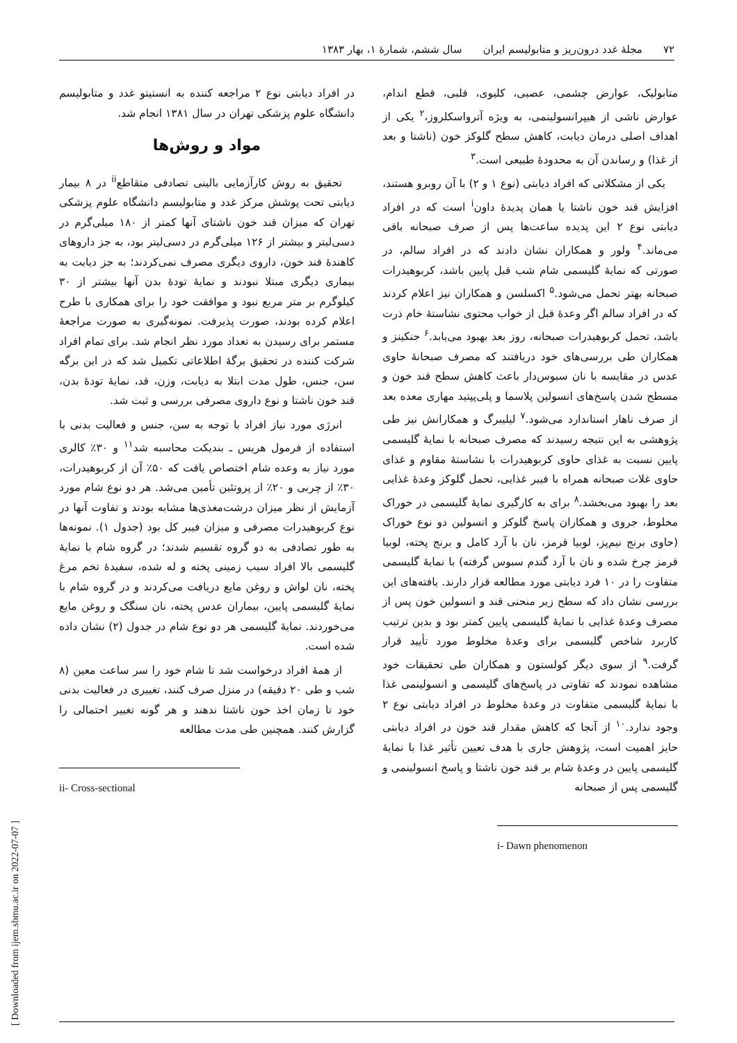۷۲ مجلهٔ غدد درون‌ریز و متابولیسم ایران سال ششم، شمارهٔ ۱، بهار ۱۳۸۳
متابولیک، عوارض چشمی، عصبی، کلیوی، قلبی، قطع اندام، عوارض ناشی از هیپرانسولینمی، به ویژه آترواسکلروز،<sup>۲</sup> یکی از اهداف اصلی درمان دیابت، کاهش سطح گلوکز خون (ناشتا و بعد از غذا) و رساندن آن به محدودهٔ طبیعی است.<sup>۳</sup>
یکی از مشکلاتی که افراد دیابتی (نوع ۱ و ۲) با آن روبرو هستند، افزایش قند خون ناشتا یا همان پدیدهٔ داون<sup>i</sup> است که در افراد دیابتی نوع ۲ این پدیده ساعت‌ها پس از صرف صبحانه باقی می‌ماند.<sup>۴</sup> ولور و همکاران نشان دادند که در افراد سالم، در صورتی که نمایهٔ گلیسمی شام شب قبل پایین باشد، کربوهیدرات صبحانه بهتر تحمل می‌شود.<sup>۵</sup> اکسلسن و همکاران نیز اعلام کردند که در افراد سالم اگر وعدهٔ قبل از خواب محتوی نشاستهٔ خام ذرت باشد، تحمل کربوهیدرات صبحانه، روز بعد بهبود می‌یابد.<sup>۶</sup> جنکینز و همکاران طی بررسی‌های خود دریافتند که مصرف صبحانهٔ حاوی عدس در مقایسه با نان سبوس‌دار باعث کاهش سطح قند خون و مسطح شدن پاسخ‌های انسولین پلاسما و پلی‌پپتید مهاری معده بعد از صرف ناهار استاندارد می‌شود.<sup>۷</sup> لیلیبرگ و همکارانش نیز طی پژوهشی به این نتیجه رسیدند که مصرف صبحانه با نمایهٔ گلیسمی پایین نسبت به غذای حاوی کربوهیدرات با نشاستهٔ مقاوم و غذای حاوی غلات صبحانه همراه با فیبر غذایی، تحمل گلوکز وعدهٔ غذایی بعد را بهبود می‌بخشد.<sup>۸</sup> برای به کارگیری نمایهٔ گلیسمی در خوراک مخلوط، جروی و همکاران پاسخ گلوکز و انسولین دو نوع خوراک (حاوی برنج نیم‌پز، لوبیا قرمز، نان با آرد کامل و برنج پخته، لوبیا قرمز چرخ شده و نان با آرد گندم سبوس گرفته) با نمایهٔ گلیسمی متفاوت را در ۱۰ فرد دیابتی مورد مطالعه قرار دارند. یافته‌های این بررسی نشان داد که سطح زیر منحنی قند و انسولین خون پس از مصرف وعدهٔ غذایی با نمایهٔ گلیسمی پایین کمتر بود و بدین ترتیب کاربرد شاخص گلیسمی برای وعدهٔ مخلوط مورد تأیید قرار گرفت.<sup>۹</sup> از سوی دیگر کولستون و همکاران طی تحقیقات خود مشاهده نمودند که تفاوتی در پاسخ‌های گلیسمی و انسولینمی غذا با نمایهٔ گلیسمی متفاوت در وعدهٔ مخلوط در افراد دیابتی نوع ۲ وجود ندارد.<sup>۱۰</sup> از آنجا که کاهش مقدار قند خون در افراد دیابتی حایز اهمیت است، پژوهش جاری با هدف تعیین تأثیر غذا با نمایهٔ گلیسمی پایین در وعدهٔ شام بر قند خون ناشتا و پاسخ انسولینمی و گلیسمی پس از صبحانه
i- Dawn phenomenon
در افراد دیابتی نوع ۲ مراجعه کننده به انستیتو غدد و متابولیسم دانشگاه علوم پزشکی تهران در سال ۱۳۸۱ انجام شد.
مواد و روش‌ها
تحقیق به روش کارآزمایی بالینی تصادفی متقاطع<sup>ii</sup> در ۸ بیمار دیابتی تحت پوشش مرکز غدد و متابولیسم دانشگاه علوم پزشکی تهران که میزان قند خون ناشتای آنها کمتر از ۱۸۰ میلی‌گرم در دسی‌لیتر و بیشتر از ۱۲۶ میلی‌گرم در دسی‌لیتر بود، به جز داروهای کاهندهٔ قند خون، داروی دیگری مصرف نمی‌کردند؛ به جز دیابت به بیماری دیگری مبتلا نبودند و نمایهٔ تودهٔ بدن آنها بیشتر از ۳۰ کیلوگرم بر متر مربع نبود و موافقت خود را برای همکاری با طرح اعلام کرده بودند، صورت پذیرفت. نمونه‌گیری به صورت مراجعهٔ مستمر برای رسیدن به تعداد مورد نظر انجام شد. برای تمام افراد شرکت کننده در تحقیق برگهٔ اطلاعاتی تکمیل شد که در این برگه سن، جنس، طول مدت ابتلا به دیابت، وزن، قد، نمایهٔ تودهٔ بدن، قند خون ناشتا و نوع داروی مصرفی بررسی و ثبت شد.
انرژی مورد نیاز افراد با توجه به سن، جنس و فعالیت بدنی با استفاده از فرمول هریس ـ بندیکت محاسبه شد<sup>۱۱</sup> و ۳۰٪ کالری مورد نیاز به وعده شام اختصاص یافت که ۵۰٪ آن از کربوهیدرات، ۳۰٪ از چربی و ۲۰٪ از پروتئین تأمین می‌شد. هر دو نوع شام مورد آزمایش از نظر میزان درشت‌مغذی‌ها مشابه بودند و تفاوت آنها در نوع کربوهیدرات مصرفی و میزان فیبر کل بود (جدول ۱). نمونه‌ها به طور تصادفی به دو گروه تقسیم شدند؛ در گروه شام با نمایهٔ گلیسمی بالا افراد سیب زمینی پخته و له شده، سفیدهٔ تخم مرغ پخته، نان لواش و روغن مایع دریافت می‌کردند و در گروه شام با نمایهٔ گلیسمی پایین، بیماران عدس پخته، نان سنگک و روغن مایع می‌خوردند. نمایهٔ گلیسمی هر دو نوع شام در جدول (۲) نشان داده شده است.
از همهٔ افراد درخواست شد تا شام خود را سر ساعت معین (۸ شب و طی ۲۰ دقیقه) در منزل صرف کنند، تغییری در فعالیت بدنی خود تا زمان اخذ خون ناشتا ندهند و هر گونه تغییر احتمالی را گزارش کنند. همچنین طی مدت مطالعه
ii- Cross-sectional
[ Downloaded from ijem.sbmu.ac.ir on 2022-07-07 ]